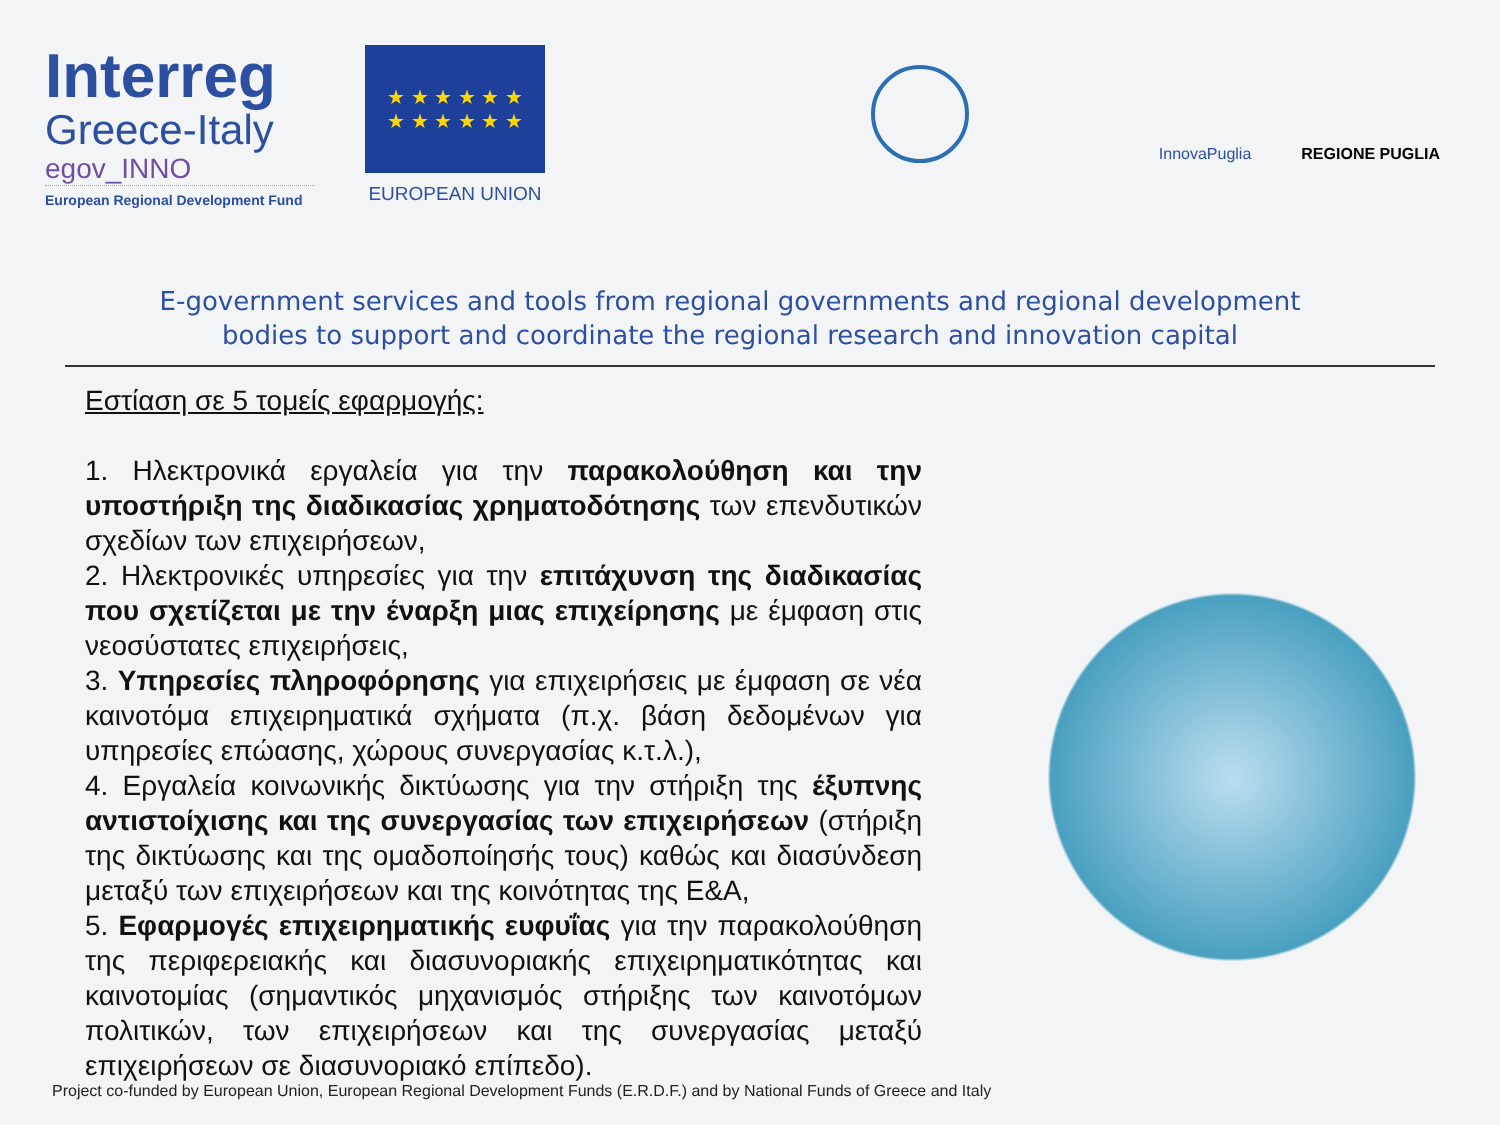Interreg
Greece-Italy
egov_INNO
European Regional Development Fund
★ ★ ★ ★ ★ ★
★ ★ ★ ★ ★ ★
EUROPEAN UNION
InnovaPuglia
REGIONE PUGLIA
E-government services and tools from regional governments and regional development bodies to support and coordinate the regional research and innovation capital
Εστίαση σε 5 τομείς εφαρμογής:
1. Ηλεκτρονικά εργαλεία για την παρακολούθηση και την υποστήριξη της διαδικασίας χρηματοδότησης των επενδυτικών σχεδίων των επιχειρήσεων,
2. Ηλεκτρονικές υπηρεσίες για την επιτάχυνση της διαδικασίας που σχετίζεται με την έναρξη μιας επιχείρησης με έμφαση στις νεοσύστατες επιχειρήσεις,
3. Υπηρεσίες πληροφόρησης για επιχειρήσεις με έμφαση σε νέα καινοτόμα επιχειρηματικά σχήματα (π.χ. βάση δεδομένων για υπηρεσίες επώασης, χώρους συνεργασίας κ.τ.λ.),
4. Εργαλεία κοινωνικής δικτύωσης για την στήριξη της έξυπνης αντιστοίχισης και της συνεργασίας των επιχειρήσεων (στήριξη της δικτύωσης και της ομαδοποίησής τους) καθώς και διασύνδεση μεταξύ των επιχειρήσεων και της κοινότητας της Ε&Α,
5. Εφαρμογές επιχειρηματικής ευφυΐας για την παρακολούθηση της περιφερειακής και διασυνοριακής επιχειρηματικότητας και καινοτομίας (σημαντικός μηχανισμός στήριξης των καινοτόμων πολιτικών, των επιχειρήσεων και της συνεργασίας μεταξύ επιχειρήσεων σε διασυνοριακό επίπεδο).
Project co-funded by European Union, European Regional Development Funds (E.R.D.F.) and by National Funds of Greece and Italy